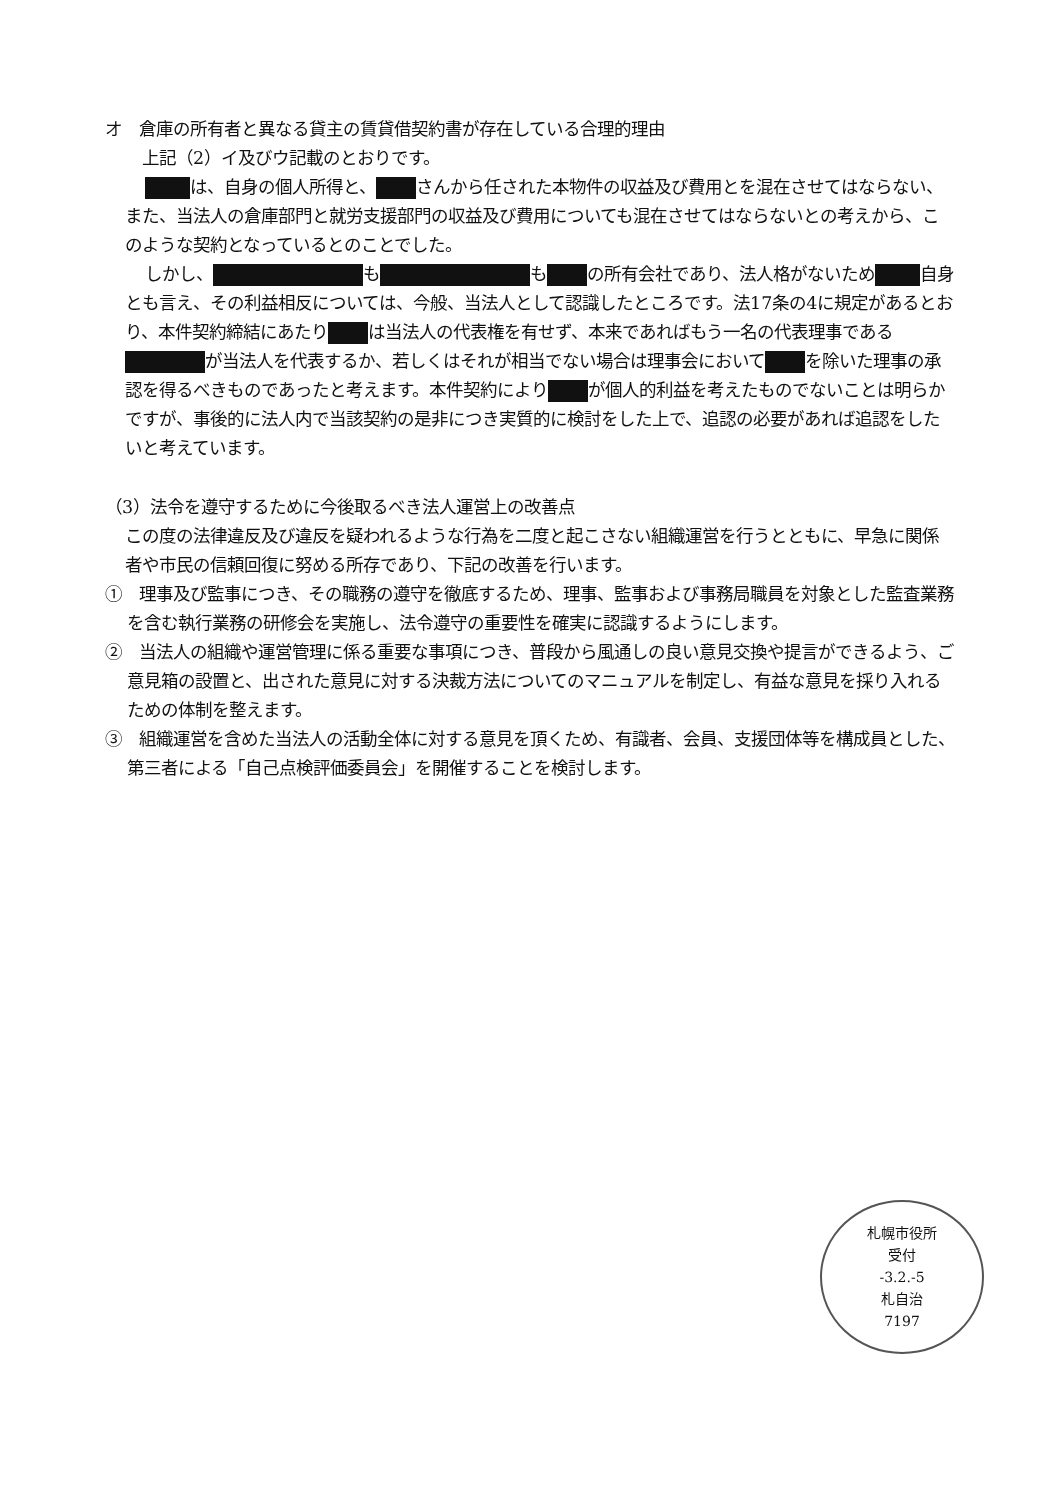オ　倉庫の所有者と異なる貸主の賃貸借契約書が存在している合理的理由
　上記（2）イ及びウ記載のとおりです。
は、自身の個人所得と、 さんから任された本物件の収益及び費用とを混在させてはならない、また、当法人の倉庫部門と就労支援部門の収益及び費用についても混在させてはならないとの考えから、このような契約となっているとのことでした。
しかし、 も も の所有会社であり、法人格がないため 自身とも言え、その利益相反については、今般、当法人として認識したところです。法17条の4に規定があるとおり、本件契約締結にあたり は当法人の代表権を有せず、本来であればもう一名の代表理事である が当法人を代表するか、若しくはそれが相当でない場合は理事会において を除いた理事の承認を得るべきものであったと考えます。本件契約により が個人的利益を考えたものでないことは明らかですが、事後的に法人内で当該契約の是非につき実質的に検討をした上で、追認の必要があれば追認をしたいと考えています。
（3）法令を遵守するために今後取るべき法人運営上の改善点
この度の法律違反及び違反を疑われるような行為を二度と起こさない組織運営を行うとともに、早急に関係者や市民の信頼回復に努める所存であり、下記の改善を行います。
①　理事及び監事につき、その職務の遵守を徹底するため、理事、監事および事務局職員を対象とした監査業務を含む執行業務の研修会を実施し、法令遵守の重要性を確実に認識するようにします。
②　当法人の組織や運営管理に係る重要な事項につき、普段から風通しの良い意見交換や提言ができるよう、ご意見箱の設置と、出された意見に対する決裁方法についてのマニュアルを制定し、有益な意見を採り入れるための体制を整えます。
③　組織運営を含めた当法人の活動全体に対する意見を頂くため、有識者、会員、支援団体等を構成員とした、第三者による「自己点検評価委員会」を開催することを検討します。
札幌市役所
受付
-3.2.-5
札自治
7197